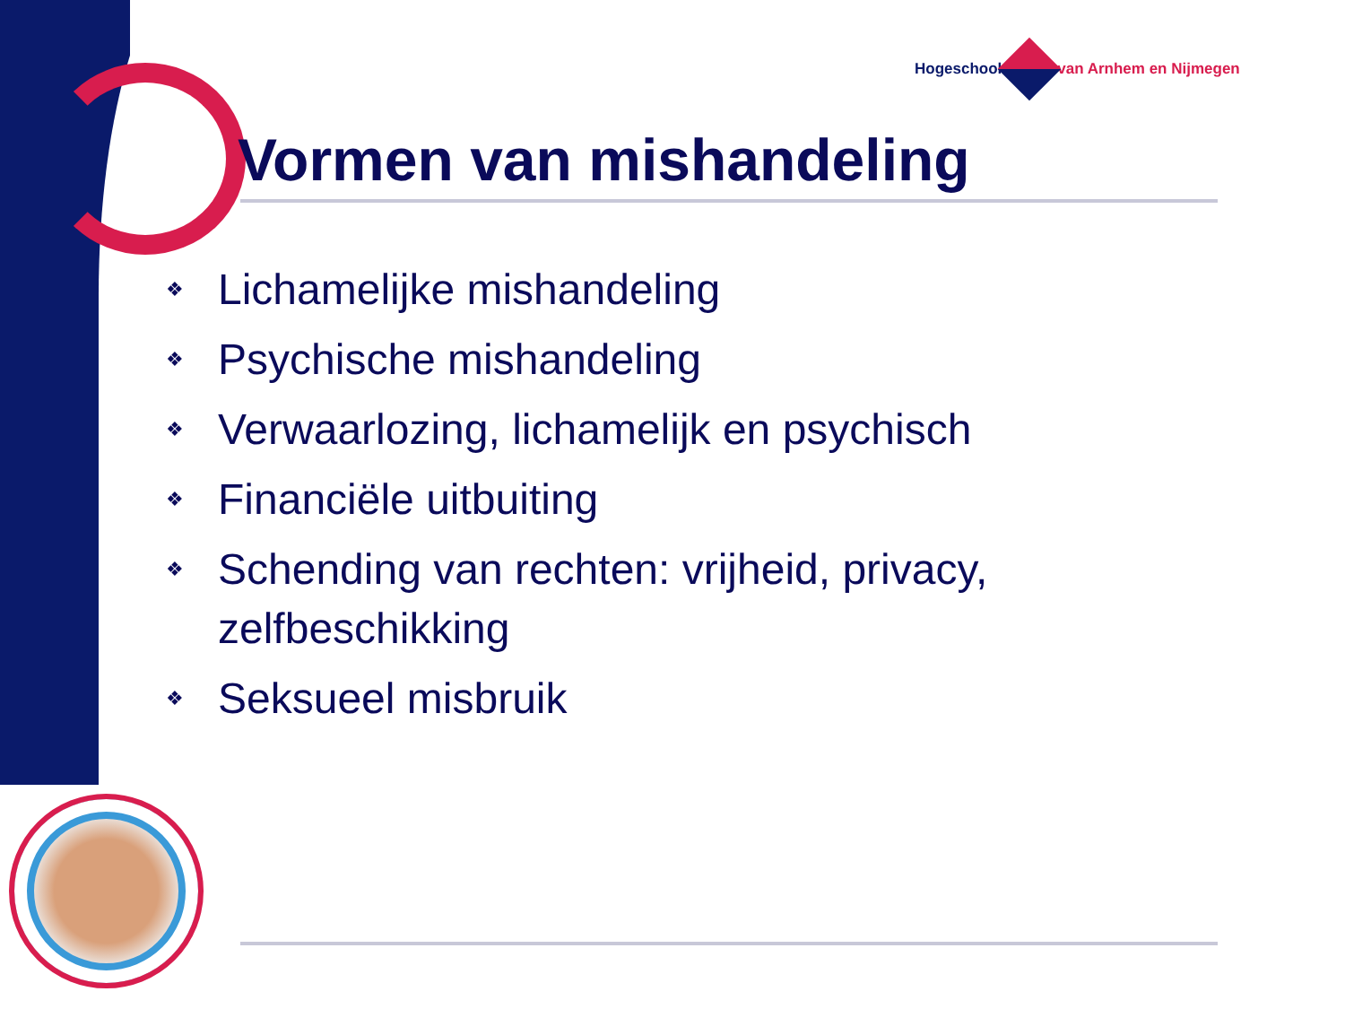Hogeschool van Arnhem en Nijmegen
Vormen van mishandeling
❖ Lichamelijke mishandeling
❖ Psychische mishandeling
❖ Verwaarlozing, lichamelijk en psychisch
❖ Financiële uitbuiting
❖ Schending van rechten: vrijheid, privacy, zelfbeschikking
❖ Seksueel misbruik